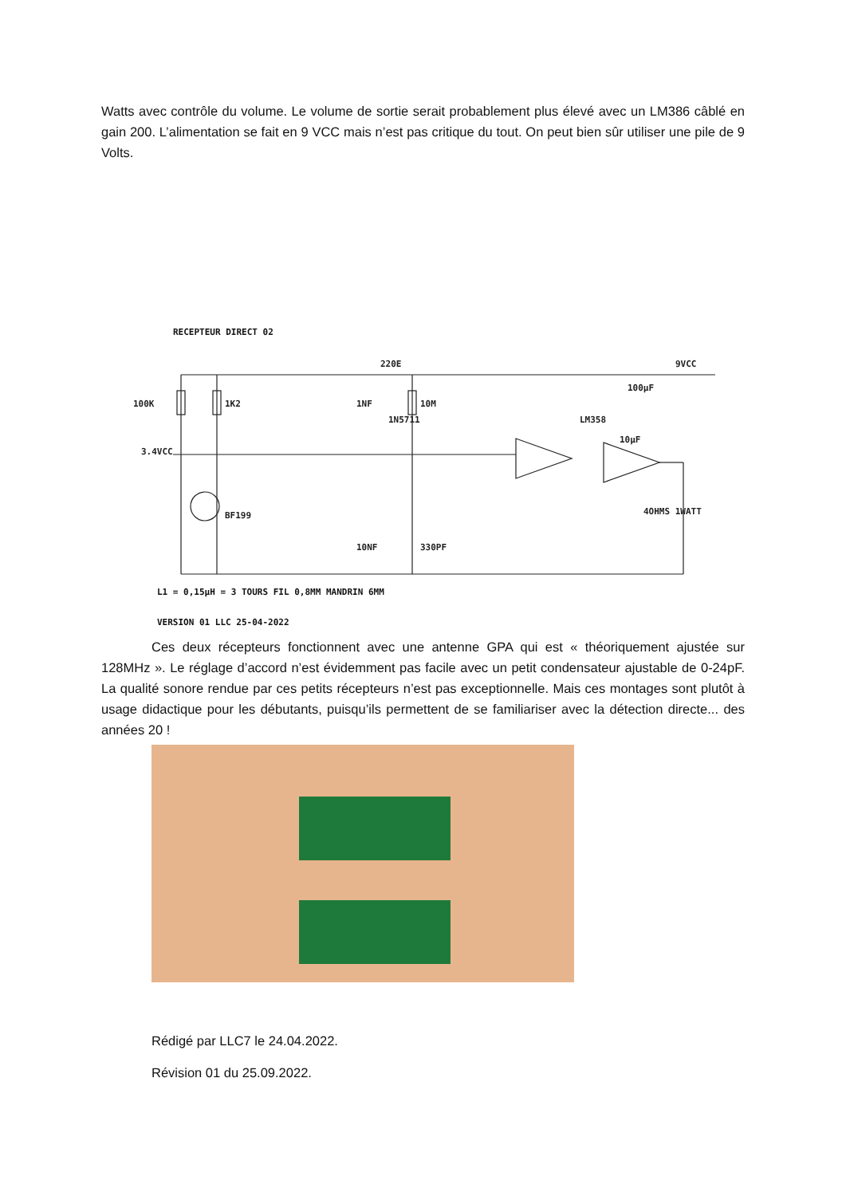Watts avec contrôle du volume. Le volume de sortie serait probablement plus élevé avec un LM386 câblé en gain 200. L’alimentation se fait en 9 VCC mais n’est pas critique du tout. On peut bien sûr utiliser une pile de 9 Volts.
RECEPTEUR DIRECT 02
100K
1K2
1NF
220E
9VCC
10M
LM358
3.4VCC
BF199
4OHMS 1WATT
330PF
10NF
100µF
10µF
1N5711
L1 = 0,15µH = 3 TOURS FIL 0,8MM MANDRIN 6MM
VERSION 01 LLC 25-04-2022
Ces deux récepteurs fonctionnent avec une antenne GPA qui est « théoriquement ajustée sur 128MHz ». Le réglage d’accord n’est évidemment pas facile avec un petit condensateur ajustable de 0-24pF. La qualité sonore rendue par ces petits récepteurs n’est pas exceptionnelle. Mais ces montages sont plutôt à usage didactique pour les débutants, puisqu’ils permettent de se familiariser avec la détection directe... des années 20 !
Rédigé par LLC7 le 24.04.2022.
Révision 01 du 25.09.2022.